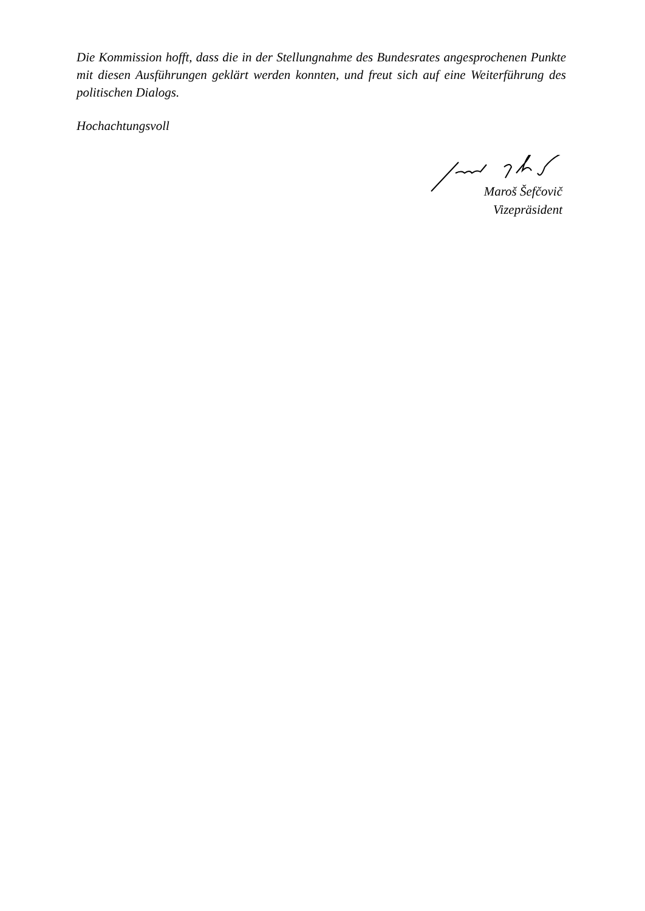Die Kommission hofft, dass die in der Stellungnahme des Bundesrates angesprochenen Punkte mit diesen Ausführungen geklärt werden konnten, und freut sich auf eine Weiterführung des politischen Dialogs.
Hochachtungsvoll
Maroš Šefčovič
Vizepräsident